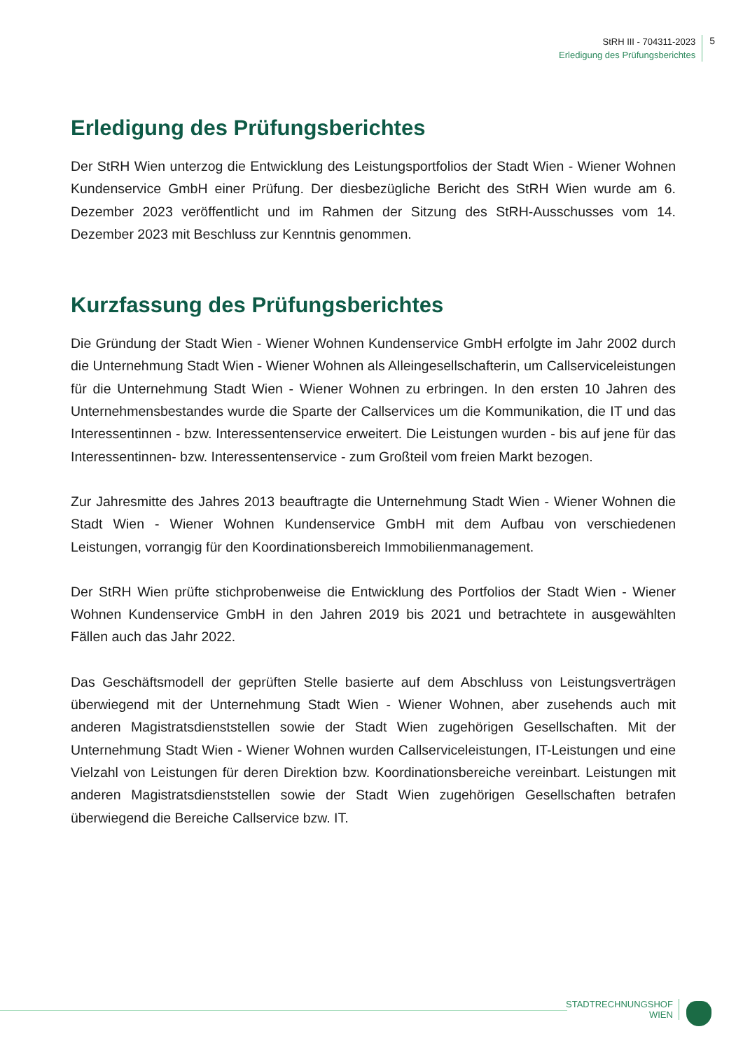StRH III - 704311-2023
Erledigung des Prüfungsberichtes
5
Erledigung des Prüfungsberichtes
Der StRH Wien unterzog die Entwicklung des Leistungsportfolios der Stadt Wien - Wiener Wohnen Kundenservice GmbH einer Prüfung. Der diesbezügliche Bericht des StRH Wien wurde am 6. Dezember 2023 veröffentlicht und im Rahmen der Sitzung des StRH-Ausschusses vom 14. Dezember 2023 mit Beschluss zur Kenntnis genommen.
Kurzfassung des Prüfungsberichtes
Die Gründung der Stadt Wien - Wiener Wohnen Kundenservice GmbH erfolgte im Jahr 2002 durch die Unternehmung Stadt Wien - Wiener Wohnen als Alleingesellschafterin, um Callserviceleistungen für die Unternehmung Stadt Wien - Wiener Wohnen zu erbringen. In den ersten 10 Jahren des Unternehmensbestandes wurde die Sparte der Callservices um die Kommunikation, die IT und das Interessentinnen - bzw. Interessentenservice erweitert. Die Leistungen wurden - bis auf jene für das Interessentinnen- bzw. Interessentenservice - zum Großteil vom freien Markt bezogen.
Zur Jahresmitte des Jahres 2013 beauftragte die Unternehmung Stadt Wien - Wiener Wohnen die Stadt Wien - Wiener Wohnen Kundenservice GmbH mit dem Aufbau von verschiedenen Leistungen, vorrangig für den Koordinationsbereich Immobilienmanagement.
Der StRH Wien prüfte stichprobenweise die Entwicklung des Portfolios der Stadt Wien - Wiener Wohnen Kundenservice GmbH in den Jahren 2019 bis 2021 und betrachtete in ausgewählten Fällen auch das Jahr 2022.
Das Geschäftsmodell der geprüften Stelle basierte auf dem Abschluss von Leistungsverträgen überwiegend mit der Unternehmung Stadt Wien - Wiener Wohnen, aber zusehends auch mit anderen Magistratsdienststellen sowie der Stadt Wien zugehörigen Gesellschaften. Mit der Unternehmung Stadt Wien - Wiener Wohnen wurden Callserviceleistungen, IT-Leistungen und eine Vielzahl von Leistungen für deren Direktion bzw. Koordinationsbereiche vereinbart. Leistungen mit anderen Magistratsdienststellen sowie der Stadt Wien zugehörigen Gesellschaften betrafen überwiegend die Bereiche Callservice bzw. IT.
STADTRECHNUNGSHOF
WIEN